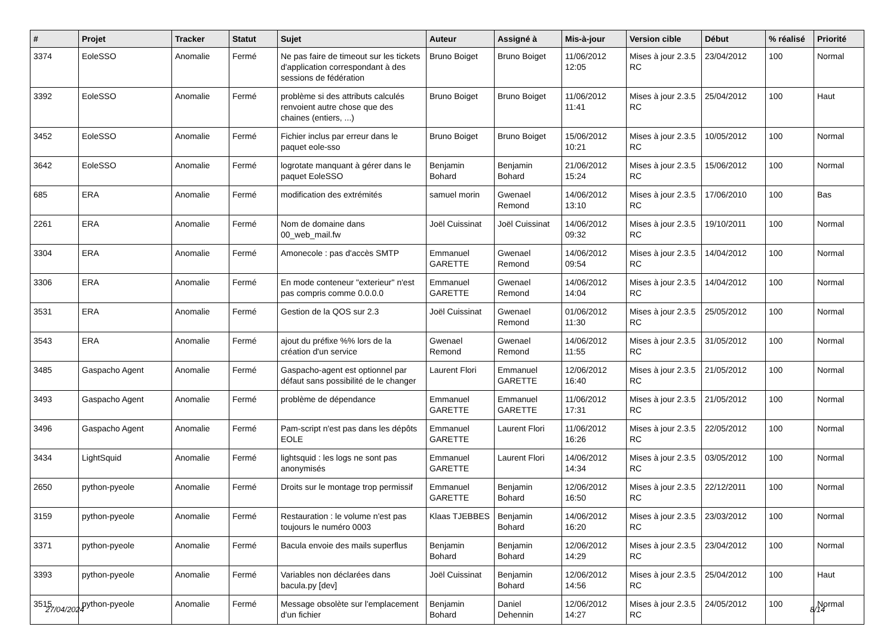| # | Projet | Tracker | Statut | Sujet | Auteur | Assigné à | Mis-à-jour | Version cible | Début | % réalisé | Priorité |
| --- | --- | --- | --- | --- | --- | --- | --- | --- | --- | --- | --- |
| 3374 | EoleSSO | Anomalie | Fermé | Ne pas faire de timeout sur les tickets d'application correspondant à des sessions de fédération | Bruno Boiget | Bruno Boiget | 11/06/2012 12:05 | Mises à jour 2.3.5 RC | 23/04/2012 | 100 | Normal |
| 3392 | EoleSSO | Anomalie | Fermé | problème si des attributs calculés renvoient autre chose que des chaines (entiers, ...) | Bruno Boiget | Bruno Boiget | 11/06/2012 11:41 | Mises à jour 2.3.5 RC | 25/04/2012 | 100 | Haut |
| 3452 | EoleSSO | Anomalie | Fermé | Fichier inclus par erreur dans le paquet eole-sso | Bruno Boiget | Bruno Boiget | 15/06/2012 10:21 | Mises à jour 2.3.5 RC | 10/05/2012 | 100 | Normal |
| 3642 | EoleSSO | Anomalie | Fermé | logrotate manquant à gérer dans le paquet EoleSSO | Benjamin Bohard | Benjamin Bohard | 21/06/2012 15:24 | Mises à jour 2.3.5 RC | 15/06/2012 | 100 | Normal |
| 685 | ERA | Anomalie | Fermé | modification des extrémités | samuel morin | Gwenael Remond | 14/06/2012 13:10 | Mises à jour 2.3.5 RC | 17/06/2010 | 100 | Bas |
| 2261 | ERA | Anomalie | Fermé | Nom de domaine dans 00_web_mail.fw | Joël Cuissinat | Joël Cuissinat | 14/06/2012 09:32 | Mises à jour 2.3.5 RC | 19/10/2011 | 100 | Normal |
| 3304 | ERA | Anomalie | Fermé | Amonecole : pas d'accès SMTP | Emmanuel GARETTE | Gwenael Remond | 14/06/2012 09:54 | Mises à jour 2.3.5 RC | 14/04/2012 | 100 | Normal |
| 3306 | ERA | Anomalie | Fermé | En mode conteneur "exterieur" n'est pas compris comme 0.0.0.0 | Emmanuel GARETTE | Gwenael Remond | 14/06/2012 14:04 | Mises à jour 2.3.5 RC | 14/04/2012 | 100 | Normal |
| 3531 | ERA | Anomalie | Fermé | Gestion de la QOS sur 2.3 | Joël Cuissinat | Gwenael Remond | 01/06/2012 11:30 | Mises à jour 2.3.5 RC | 25/05/2012 | 100 | Normal |
| 3543 | ERA | Anomalie | Fermé | ajout du préfixe %% lors de la création d'un service | Gwenael Remond | Gwenael Remond | 14/06/2012 11:55 | Mises à jour 2.3.5 RC | 31/05/2012 | 100 | Normal |
| 3485 | Gaspacho Agent | Anomalie | Fermé | Gaspacho-agent est optionnel par défaut sans possibilité de le changer | Laurent Flori | Emmanuel GARETTE | 12/06/2012 16:40 | Mises à jour 2.3.5 RC | 21/05/2012 | 100 | Normal |
| 3493 | Gaspacho Agent | Anomalie | Fermé | problème de dépendance | Emmanuel GARETTE | Emmanuel GARETTE | 11/06/2012 17:31 | Mises à jour 2.3.5 RC | 21/05/2012 | 100 | Normal |
| 3496 | Gaspacho Agent | Anomalie | Fermé | Pam-script n'est pas dans les dépôts EOLE | Emmanuel GARETTE | Laurent Flori | 11/06/2012 16:26 | Mises à jour 2.3.5 RC | 22/05/2012 | 100 | Normal |
| 3434 | LightSquid | Anomalie | Fermé | lightsquid : les logs ne sont pas anonymisés | Emmanuel GARETTE | Laurent Flori | 14/06/2012 14:34 | Mises à jour 2.3.5 RC | 03/05/2012 | 100 | Normal |
| 2650 | python-pyeole | Anomalie | Fermé | Droits sur le montage trop permissif | Emmanuel GARETTE | Benjamin Bohard | 12/06/2012 16:50 | Mises à jour 2.3.5 RC | 22/12/2011 | 100 | Normal |
| 3159 | python-pyeole | Anomalie | Fermé | Restauration : le volume n'est pas toujours le numéro 0003 | Klaas TJEBBES | Benjamin Bohard | 14/06/2012 16:20 | Mises à jour 2.3.5 RC | 23/03/2012 | 100 | Normal |
| 3371 | python-pyeole | Anomalie | Fermé | Bacula envoie des mails superflus | Benjamin Bohard | Benjamin Bohard | 12/06/2012 14:29 | Mises à jour 2.3.5 RC | 23/04/2012 | 100 | Normal |
| 3393 | python-pyeole | Anomalie | Fermé | Variables non déclarées dans bacula.py [dev] | Joël Cuissinat | Benjamin Bohard | 12/06/2012 14:56 | Mises à jour 2.3.5 RC | 25/04/2012 | 100 | Haut |
| 3515 | python-pyeole | Anomalie | Fermé | Message obsolète sur l'emplacement d'un fichier | Benjamin Bohard | Daniel Dehennin | 12/06/2012 14:27 | Mises à jour 2.3.5 RC | 24/05/2012 | 100 | Normal |
27/04/2024 8/14